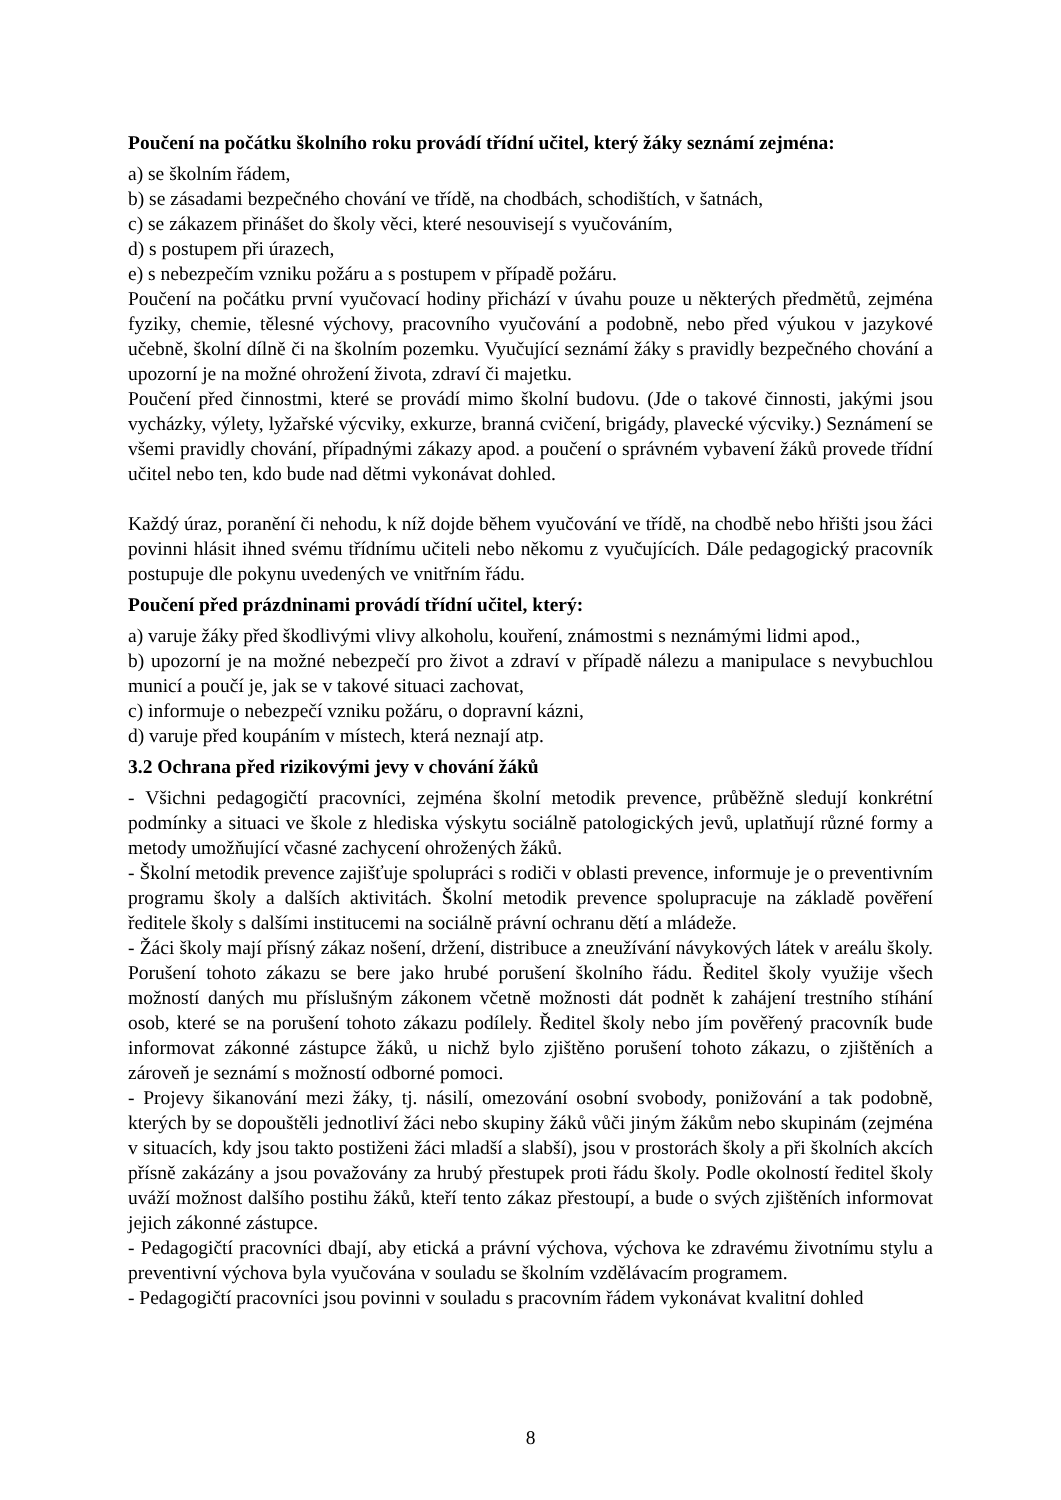Poučení na počátku školního roku provádí třídní učitel, který žáky seznámí zejména:
a) se školním řádem,
b) se zásadami bezpečného chování ve třídě, na chodbách, schodištích, v šatnách,
c) se zákazem přinášet do školy věci, které nesouvisejí s vyučováním,
d) s postupem při úrazech,
e) s nebezpečím vzniku požáru a s postupem v případě požáru.
Poučení na počátku první vyučovací hodiny přichází v úvahu pouze u některých předmětů, zejména fyziky, chemie, tělesné výchovy, pracovního vyučování a podobně, nebo před výukou v jazykové učebně, školní dílně či na školním pozemku. Vyučující seznámí žáky s pravidly bezpečného chování a upozorní je na možné ohrožení života, zdraví či majetku.
Poučení před činnostmi, které se provádí mimo školní budovu. (Jde o takové činnosti, jakými jsou vycházky, výlety, lyžařské výcviky, exkurze, branná cvičení, brigády, plavecké výcviky.) Seznámení se všemi pravidly chování, případnými zákazy apod. a poučení o správném vybavení žáků provede třídní učitel nebo ten, kdo bude nad dětmi vykonávat dohled.
Každý úraz, poranění či nehodu, k níž dojde během vyučování ve třídě, na chodbě nebo hřišti jsou žáci povinni hlásit ihned svému třídnímu učiteli nebo někomu z vyučujících. Dále pedagogický pracovník postupuje dle pokynu uvedených ve vnitřním řádu.
Poučení před prázdninami provádí třídní učitel, který:
a) varuje žáky před škodlivými vlivy alkoholu, kouření, známostmi s neznámými lidmi apod.,
b) upozorní je na možné nebezpečí pro život a zdraví v případě nálezu a manipulace s nevybuchlou municí a poučí je, jak se v takové situaci zachovat,
c) informuje o nebezpečí vzniku požáru, o dopravní kázni,
d) varuje před koupáním v místech, která neznají atp.
3.2 Ochrana před rizikovými jevy v chování žáků
- Všichni pedagogičtí pracovníci, zejména školní metodik prevence, průběžně sledují konkrétní podmínky a situaci ve škole z hlediska výskytu sociálně patologických jevů, uplatňují různé formy a metody umožňující včasné zachycení ohrožených žáků.
- Školní metodik prevence zajišťuje spolupráci s rodiči v oblasti prevence, informuje je o preventivním programu školy a dalších aktivitách. Školní metodik prevence spolupracuje na základě pověření ředitele školy s dalšími institucemi na sociálně právní ochranu dětí a mládeže.
- Žáci školy mají přísný zákaz nošení, držení, distribuce a zneužívání návykových látek v areálu školy. Porušení tohoto zákazu se bere jako hrubé porušení školního řádu. Ředitel školy využije všech možností daných mu příslušným zákonem včetně možnosti dát podnět k zahájení trestního stíhání osob, které se na porušení tohoto zákazu podílely. Ředitel školy nebo jím pověřený pracovník bude informovat zákonné zástupce žáků, u nichž bylo zjištěno porušení tohoto zákazu, o zjištěních a zároveň je seznámí s možností odborné pomoci.
- Projevy šikanování mezi žáky, tj. násilí, omezování osobní svobody, ponižování a tak podobně, kterých by se dopouštěli jednotliví žáci nebo skupiny žáků vůči jiným žákům nebo skupinám (zejména v situacích, kdy jsou takto postiženi žáci mladší a slabší), jsou v prostorách školy a při školních akcích přísně zakázány a jsou považovány za hrubý přestupek proti řádu školy. Podle okolností ředitel školy uváží možnost dalšího postihu žáků, kteří tento zákaz přestoupí, a bude o svých zjištěních informovat jejich zákonné zástupce.
- Pedagogičtí pracovníci dbají, aby etická a právní výchova, výchova ke zdravému životnímu stylu a preventivní výchova byla vyučována v souladu se školním vzdělávacím programem.
- Pedagogičtí pracovníci jsou povinni v souladu s pracovním řádem vykonávat kvalitní dohled
8